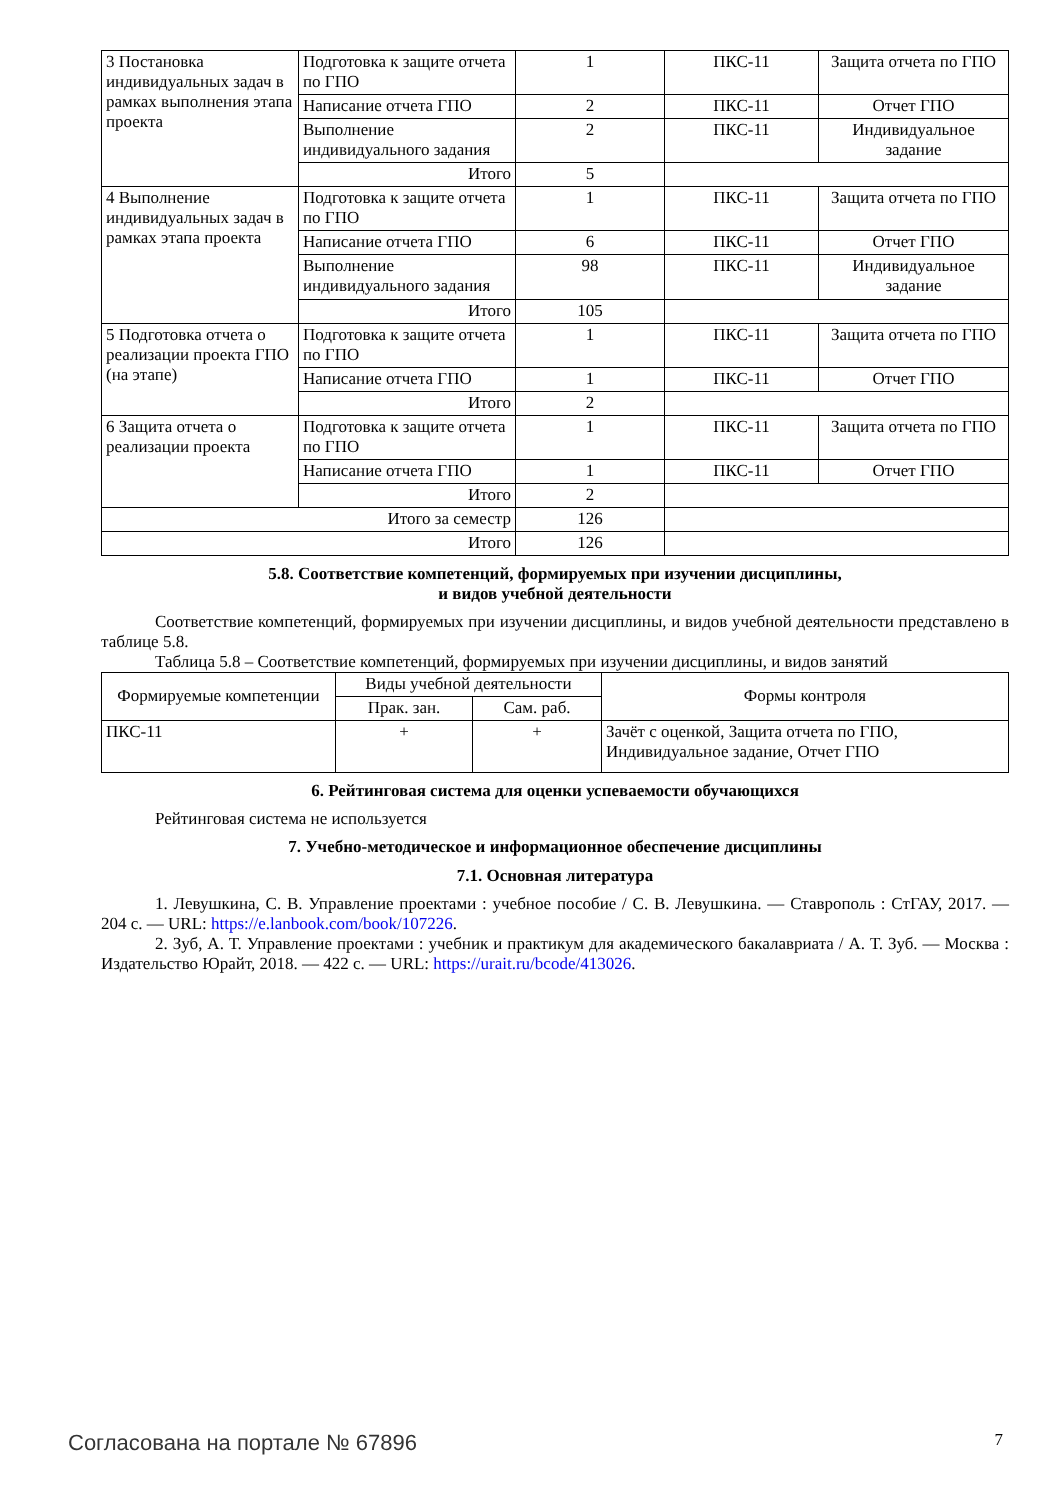| 3 Постановка индивидуальных задач в рамках выполнения этапа проекта | Подготовка к защите отчета по ГПО | 1 | ПКС-11 | Защита отчета по ГПО |
| | Написание отчета ГПО | 2 | ПКС-11 | Отчет ГПО |
| | Выполнение индивидуального задания | 2 | ПКС-11 | Индивидуальное задание |
| | Итого | 5 | | |
| 4 Выполнение индивидуальных задач в рамках этапа проекта | Подготовка к защите отчета по ГПО | 1 | ПКС-11 | Защита отчета по ГПО |
| | Написание отчета ГПО | 6 | ПКС-11 | Отчет ГПО |
| | Выполнение индивидуального задания | 98 | ПКС-11 | Индивидуальное задание |
| | Итого | 105 | | |
| 5 Подготовка отчета о реализации проекта ГПО (на этапе) | Подготовка к защите отчета по ГПО | 1 | ПКС-11 | Защита отчета по ГПО |
| | Написание отчета ГПО | 1 | ПКС-11 | Отчет ГПО |
| | Итого | 2 | | |
| 6 Защита отчета о реализации проекта | Подготовка к защите отчета по ГПО | 1 | ПКС-11 | Защита отчета по ГПО |
| | Написание отчета ГПО | 1 | ПКС-11 | Отчет ГПО |
| | Итого | 2 | | |
| Итого за семестр | | 126 | | |
| Итого | | 126 | | |
5.8. Соответствие компетенций, формируемых при изучении дисциплины,
и видов учебной деятельности
Соответствие компетенций, формируемых при изучении дисциплины, и видов учебной деятельности представлено в таблице 5.8.
Таблица 5.8 – Соответствие компетенций, формируемых при изучении дисциплины, и видов занятий
| Формируемые компетенции | Виды учебной деятельности | | Формы контроля |
| --- | --- | --- | --- |
| | Прак. зан. | Сам. раб. | |
| ПКС-11 | + | + | Зачёт с оценкой, Защита отчета по ГПО, Индивидуальное задание, Отчет ГПО |
6. Рейтинговая система для оценки успеваемости обучающихся
Рейтинговая система не используется
7. Учебно-методическое и информационное обеспечение дисциплины
7.1. Основная литература
1. Левушкина, С. В. Управление проектами : учебное пособие / С. В. Левушкина. — Ставрополь : СтГАУ, 2017. — 204 с. — URL: https://e.lanbook.com/book/107226.
2. Зуб, А. Т. Управление проектами : учебник и практикум для академического бакалавриата / А. Т. Зуб. — Москва : Издательство Юрайт, 2018. — 422 с. — URL: https://urait.ru/bcode/413026.
Согласована на портале № 67896 7